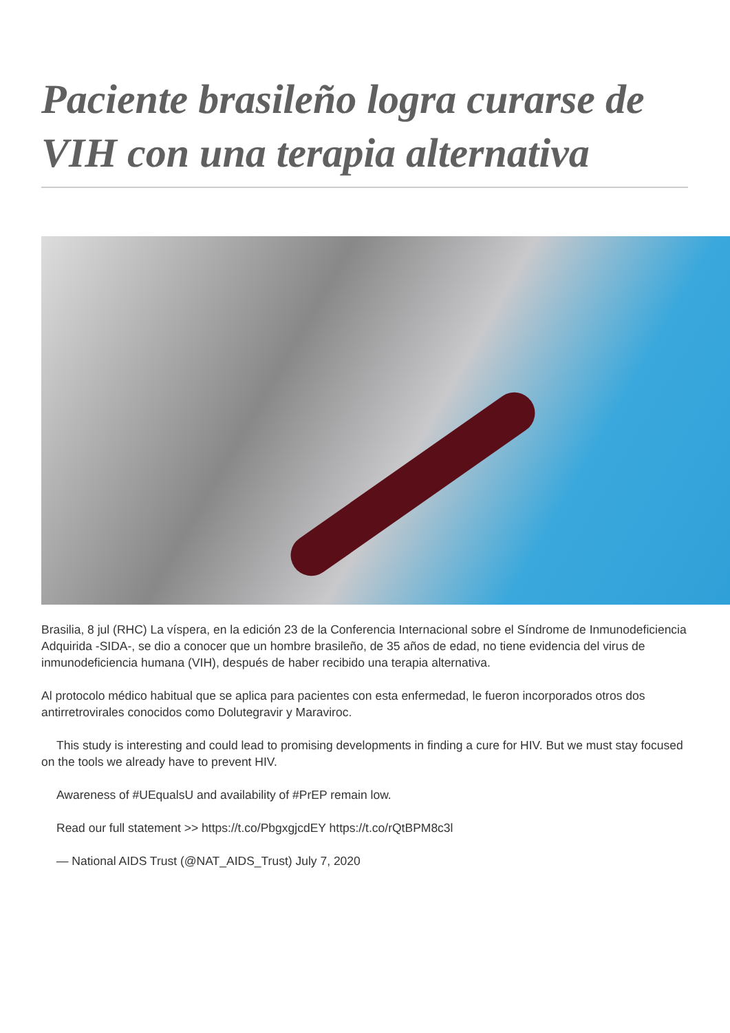Paciente brasileño logra curarse de VIH con una terapia alternativa
Brasilia, 8 jul (RHC) La víspera, en la edición 23 de la Conferencia Internacional sobre el Síndrome de Inmunodeficiencia Adquirida -SIDA-, se dio a conocer que un hombre brasileño, de 35 años de edad, no tiene evidencia del virus de inmunodeficiencia humana (VIH), después de haber recibido una terapia alternativa.
Al protocolo médico habitual que se aplica para pacientes con esta enfermedad, le fueron incorporados otros dos antirretrovirales conocidos como Dolutegravir y Maraviroc.
This study is interesting and could lead to promising developments in finding a cure for HIV. But we must stay focused on the tools we already have to prevent HIV.
Awareness of #UEqualsU and availability of #PrEP remain low.
Read our full statement >> https://t.co/PbgxgjcdEY https://t.co/rQtBPM8c3l
— National AIDS Trust (@NAT_AIDS_Trust) July 7, 2020